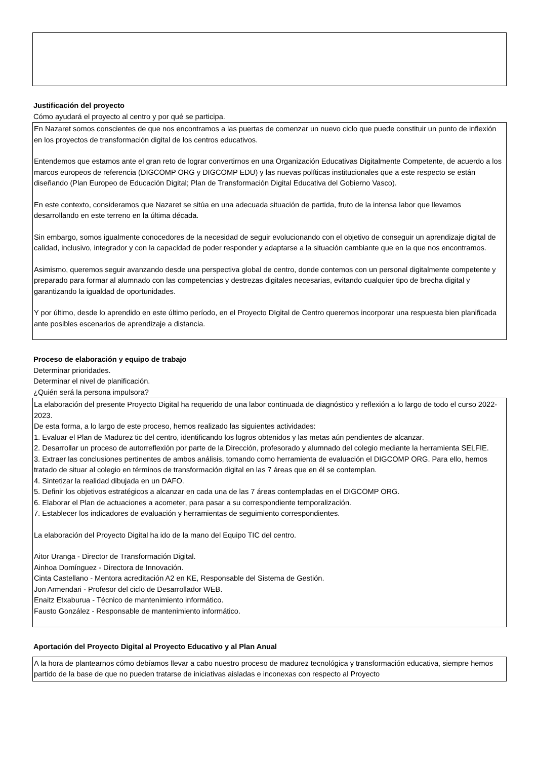Justificación del proyecto
Cómo ayudará el proyecto al centro y por qué se participa.
En Nazaret somos conscientes de que nos encontramos a las puertas de comenzar un nuevo ciclo que puede constituir un punto de inflexión en los proyectos de transformación digital de los centros educativos.
Entendemos que estamos ante el gran reto de lograr convertirnos en una Organización Educativas Digitalmente Competente, de acuerdo a los marcos europeos de referencia (DIGCOMP ORG y DIGCOMP EDU) y las nuevas políticas institucionales que a este respecto se están diseñando (Plan Europeo de Educación Digital; Plan de Transformación Digital Educativa del Gobierno Vasco).
En este contexto, consideramos que Nazaret se sitúa en una adecuada situación de partida, fruto de la intensa labor que llevamos desarrollando en este terreno en la última década.
Sin embargo, somos igualmente conocedores de la necesidad de seguir evolucionando con el objetivo de conseguir un aprendizaje digital de calidad, inclusivo, integrador y con la capacidad de poder responder y adaptarse a la situación cambiante que en la que nos encontramos.
Asimismo, queremos seguir avanzando desde una perspectiva global de centro, donde contemos con un personal digitalmente competente y preparado para formar al alumnado con las competencias y destrezas digitales necesarias, evitando cualquier tipo de brecha digital y garantizando la igualdad de oportunidades.
Y por último, desde lo aprendido en este último período, en el Proyecto DIgital de Centro queremos incorporar una respuesta bien planificada ante posibles escenarios de aprendizaje a distancia.
Proceso de elaboración y equipo de trabajo
Determinar prioridades.
Determinar el nivel de planificación.
¿Quién será la persona impulsora?
La elaboración del presente Proyecto Digital ha requerido de una labor continuada de diagnóstico y reflexión a lo largo de todo el curso 2022-2023.
De esta forma, a lo largo de este proceso, hemos realizado las siguientes actividades:
1. Evaluar el Plan de Madurez tic del centro, identificando los logros obtenidos y las metas aún pendientes de alcanzar.
2. Desarrollar un proceso de autorreflexión por parte de la Dirección, profesorado y alumnado del colegio mediante la herramienta SELFIE.
3. Extraer las conclusiones pertinentes de ambos análisis, tomando como herramienta de evaluación el DIGCOMP ORG. Para ello, hemos tratado de situar al colegio en términos de transformación digital en las 7 áreas que en él se contemplan.
4. Sintetizar la realidad dibujada en un DAFO.
5. Definir los objetivos estratégicos a alcanzar en cada una de las 7 áreas contempladas en el DIGCOMP ORG.
6. Elaborar el Plan de actuaciones a acometer, para pasar a su correspondiente temporalización.
7. Establecer los indicadores de evaluación y herramientas de seguimiento correspondientes.
La elaboración del Proyecto Digital ha ido de la mano del Equipo TIC del centro.
Aitor Uranga - Director de Transformación Digital.
Ainhoa Domínguez - Directora de Innovación.
Cinta Castellano - Mentora acreditación A2 en KE, Responsable del Sistema de Gestión.
Jon Armendari - Profesor del ciclo de Desarrollador WEB.
Enaitz Etxaburua - Técnico de mantenimiento informático.
Fausto González - Responsable de mantenimiento informático.
Aportación del Proyecto Digital al Proyecto Educativo y al Plan Anual
A la hora de plantearnos cómo debíamos llevar a cabo nuestro proceso de madurez tecnológica y transformación educativa, siempre hemos partido de la base de que no pueden tratarse de iniciativas aisladas e inconexas con respecto al Proyecto